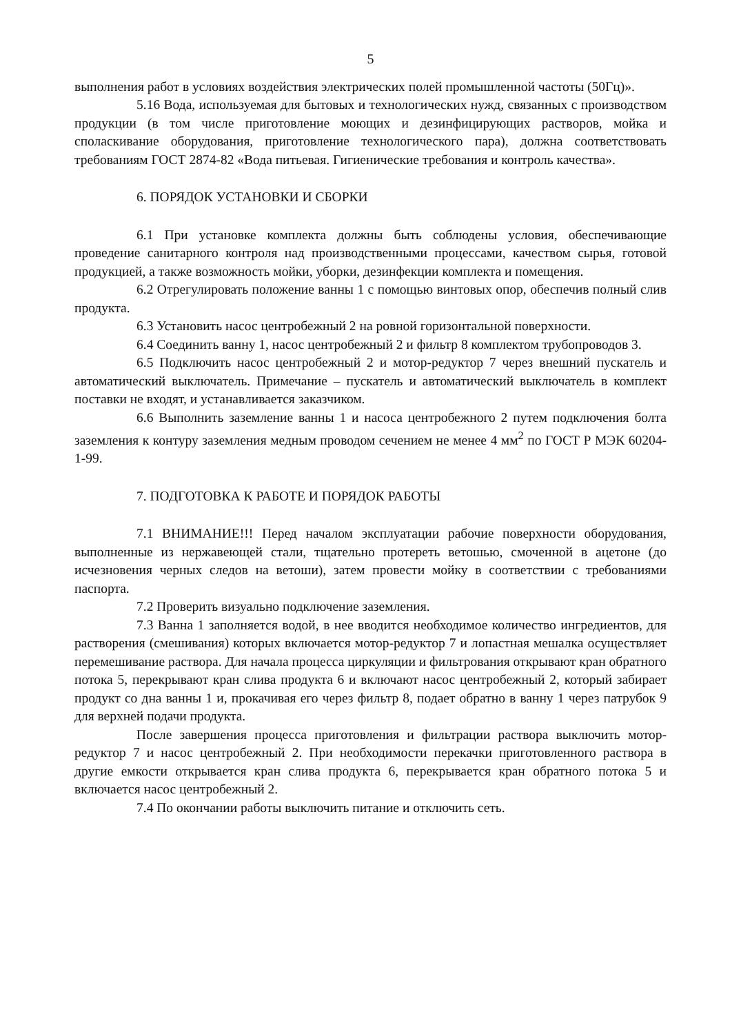5
выполнения работ в условиях воздействия электрических полей промышленной частоты (50Гц)».
5.16 Вода, используемая для бытовых и технологических нужд, связанных с производством продукции (в том числе приготовление моющих и дезинфицирующих растворов, мойка и споласкивание оборудования, приготовление технологического пара), должна соответствовать требованиям ГОСТ 2874-82 «Вода питьевая. Гигиенические требования и контроль качества».
6. ПОРЯДОК УСТАНОВКИ И СБОРКИ
6.1 При установке комплекта должны быть соблюдены условия, обеспечивающие проведение санитарного контроля над производственными процессами, качеством сырья, готовой продукцией, а также возможность мойки, уборки, дезинфекции комплекта и помещения.
6.2 Отрегулировать положение ванны 1 с помощью винтовых опор, обеспечив полный слив продукта.
6.3 Установить насос центробежный 2 на ровной горизонтальной поверхности.
6.4 Соединить ванну 1, насос центробежный 2 и фильтр 8 комплектом трубопроводов 3.
6.5 Подключить насос центробежный 2 и мотор-редуктор 7 через внешний пускатель и автоматический выключатель. Примечание – пускатель и автоматический выключатель в комплект поставки не входят, и устанавливается заказчиком.
6.6 Выполнить заземление ванны 1 и насоса центробежного 2 путем подключения болта заземления к контуру заземления медным проводом сечением не менее 4 мм<sup>2</sup> по ГОСТ Р МЭК 60204-1-99.
7. ПОДГОТОВКА К РАБОТЕ И ПОРЯДОК РАБОТЫ
7.1 ВНИМАНИЕ!!! Перед началом эксплуатации рабочие поверхности оборудования, выполненные из нержавеющей стали, тщательно протереть ветошью, смоченной в ацетоне (до исчезновения черных следов на ветоши), затем провести мойку в соответствии с требованиями паспорта.
7.2 Проверить визуально подключение заземления.
7.3 Ванна 1 заполняется водой, в нее вводится необходимое количество ингредиентов, для растворения (смешивания) которых включается мотор-редуктор 7 и лопастная мешалка осуществляет перемешивание раствора. Для начала процесса циркуляции и фильтрования открывают кран обратного потока 5, перекрывают кран слива продукта 6 и включают насос центробежный 2, который забирает продукт со дна ванны 1 и, прокачивая его через фильтр 8, подает обратно в ванну 1 через патрубок 9 для верхней подачи продукта.
После завершения процесса приготовления и фильтрации раствора выключить мотор-редуктор 7 и насос центробежный 2. При необходимости перекачки приготовленного раствора в другие емкости открывается кран слива продукта 6, перекрывается кран обратного потока 5 и включается насос центробежный 2.
7.4 По окончании работы выключить питание и отключить сеть.